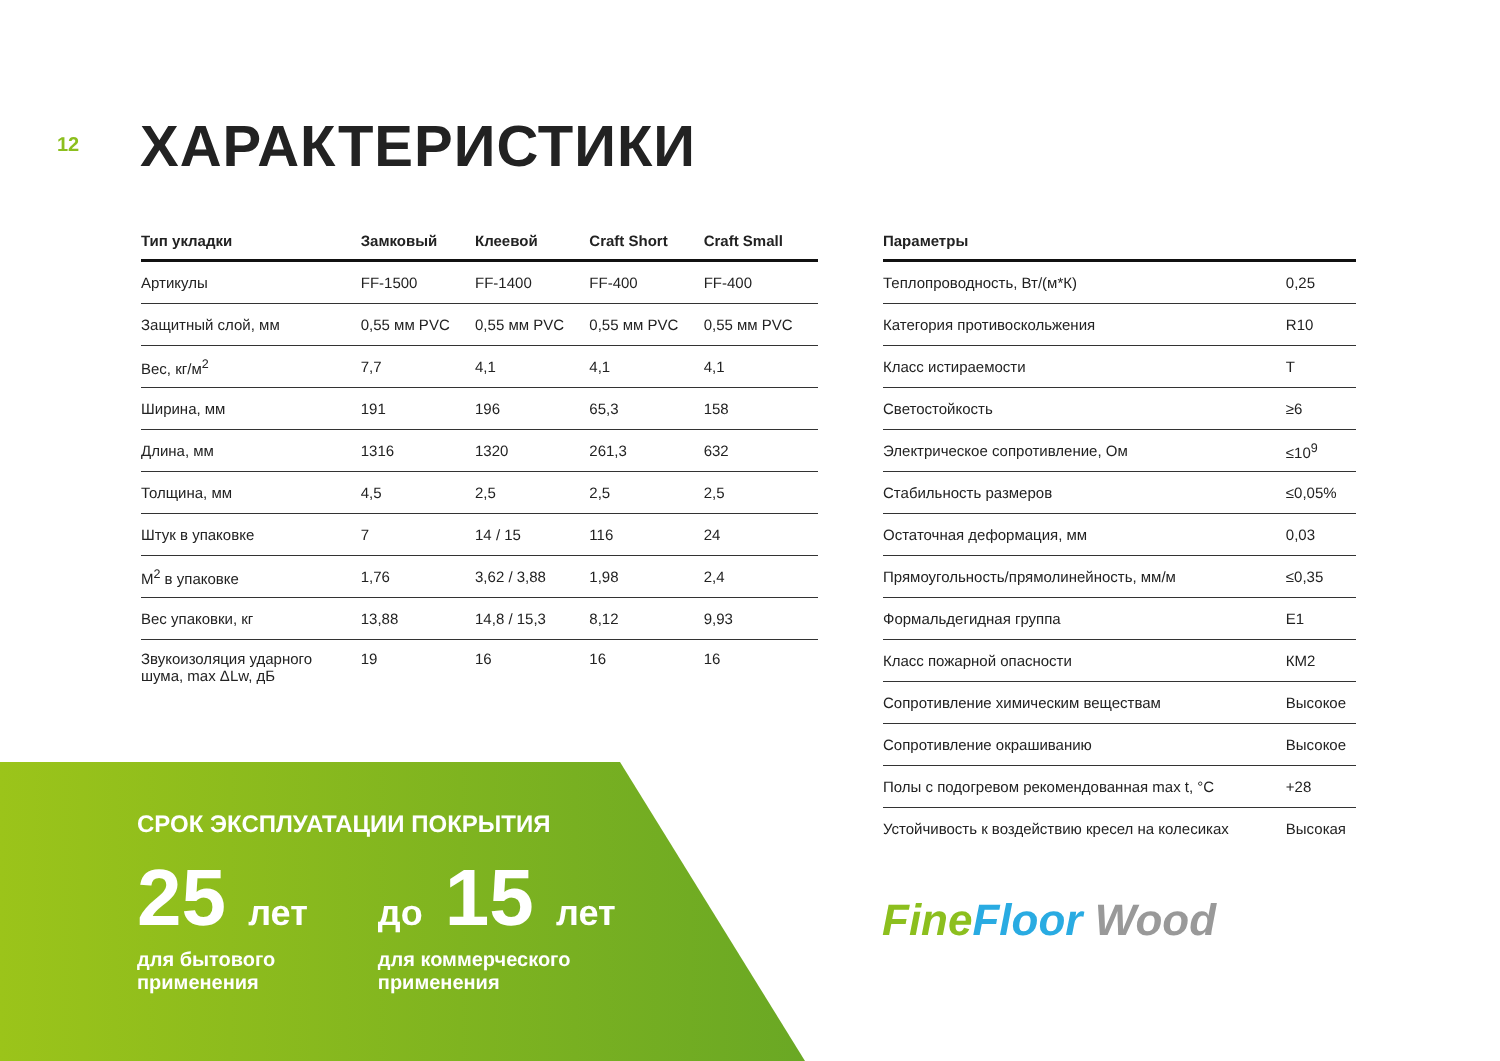12 ХАРАКТЕРИСТИКИ
| Тип укладки | Замковый | Клеевой | Craft Short | Craft Small |
| --- | --- | --- | --- | --- |
| Артикулы | FF-1500 | FF-1400 | FF-400 | FF-400 |
| Защитный слой, мм | 0,55 мм PVC | 0,55 мм PVC | 0,55 мм PVC | 0,55 мм PVC |
| Вес, кг/м<sup>2</sup> | 7,7 | 4,1 | 4,1 | 4,1 |
| Ширина, мм | 191 | 196 | 65,3 | 158 |
| Длина, мм | 1316 | 1320 | 261,3 | 632 |
| Толщина, мм | 4,5 | 2,5 | 2,5 | 2,5 |
| Штук в упаковке | 7 | 14 / 15 | 116 | 24 |
| М<sup>2</sup> в упаковке | 1,76 | 3,62 / 3,88 | 1,98 | 2,4 |
| Вес упаковки, кг | 13,88 | 14,8 / 15,3 | 8,12 | 9,93 |
| Звукоизоляция ударного шума, max ΔLw, дБ | 19 | 16 | 16 | 16 |
| Параметры | |
| --- | --- |
| Теплопроводность, Вт/(м*К) | 0,25 |
| Категория противоскольжения | R10 |
| Класс истираемости | T |
| Светостойкость | ≥6 |
| Электрическое сопротивление, Ом | ≤10<sup>9</sup> |
| Стабильность размеров | ≤0,05% |
| Остаточная деформация, мм | 0,03 |
| Прямоугольность/прямолинейность, мм/м | ≤0,35 |
| Формальдегидная группа | E1 |
| Класс пожарной опасности | КМ2 |
| Сопротивление химическим веществам | Высокое |
| Сопротивление окрашиванию | Высокое |
| Полы с подогревом рекомендованная max t, °C | +28 |
| Устойчивость к воздействию кресел на колесиках | Высокая |
СРОК ЭКСПЛУАТАЦИИ ПОКРЫТИЯ
25 лет
для бытового
применения
до 15 лет
для коммерческого
применения
Fine Floor Wood